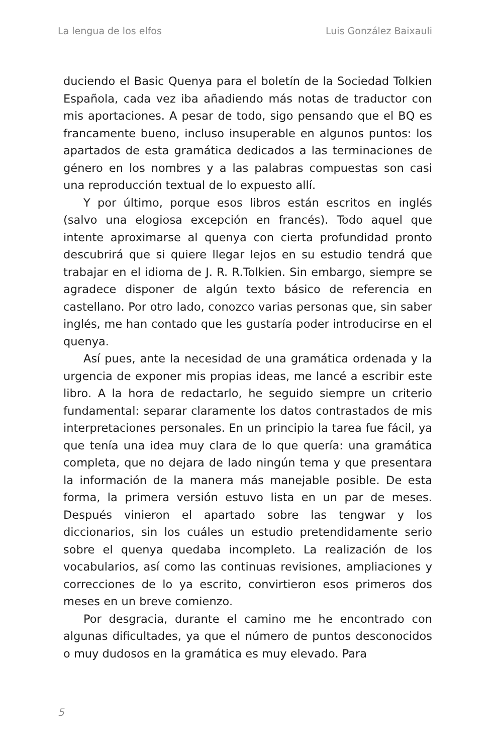La lengua de los elfos Luis González Baixauli
duciendo el Basic Quenya para el boletín de la Sociedad Tolkien Española, cada vez iba añadiendo más notas de traductor con mis aportaciones. A pesar de todo, sigo pensando que el BQ es francamente bueno, incluso insuperable en algunos puntos: los apartados de esta gramática dedicados a las terminaciones de género en los nombres y a las palabras compuestas son casi una reproducción textual de lo expuesto allí.
Y por último, porque esos libros están escritos en inglés (salvo una elogiosa excepción en francés). Todo aquel que intente aproximarse al quenya con cierta profundidad pronto descubrirá que si quiere llegar lejos en su estudio tendrá que trabajar en el idioma de J. R. R.Tolkien. Sin embargo, siempre se agradece disponer de algún texto básico de referencia en castellano. Por otro lado, conozco varias personas que, sin saber inglés, me han contado que les gustaría poder introducirse en el quenya.
Así pues, ante la necesidad de una gramática ordenada y la urgencia de exponer mis propias ideas, me lancé a escribir este libro. A la hora de redactarlo, he seguido siempre un criterio fundamental: separar claramente los datos contrastados de mis interpretaciones personales. En un principio la tarea fue fácil, ya que tenía una idea muy clara de lo que quería: una gramática completa, que no dejara de lado ningún tema y que presentara la información de la manera más manejable posible. De esta forma, la primera versión estuvo lista en un par de meses. Después vinieron el apartado sobre las tengwar y los diccionarios, sin los cuáles un estudio pretendidamente serio sobre el quenya quedaba incompleto. La realización de los vocabularios, así como las continuas revisiones, ampliaciones y correcciones de lo ya escrito, convirtieron esos primeros dos meses en un breve comienzo.
Por desgracia, durante el camino me he encontrado con algunas dificultades, ya que el número de puntos desconocidos o muy dudosos en la gramática es muy elevado. Para
5